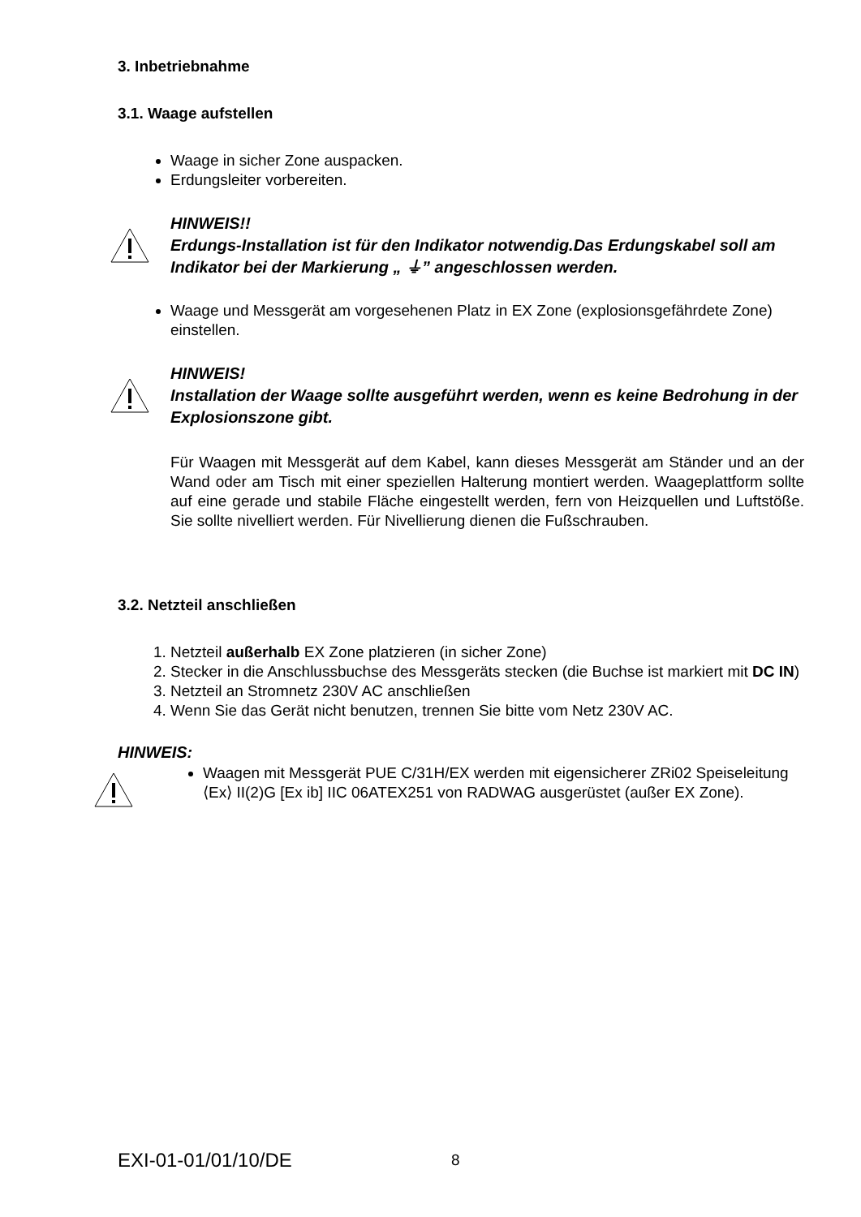3. Inbetriebnahme
3.1. Waage aufstellen
Waage in sicher Zone auspacken.
Erdungsleiter vorbereiten.
HINWEIS!!
Erdungs-Installation ist für den Indikator notwendig.Das Erdungskabel soll am Indikator bei der Markierung „ ⏚” angeschlossen werden.
Waage und Messgerät am vorgesehenen Platz in EX Zone (explosionsgefährdete Zone) einstellen.
HINWEIS!
Installation der Waage sollte ausgeführt werden, wenn es keine Bedrohung in der Explosionszone gibt.
Für Waagen mit Messgerät auf dem Kabel, kann dieses Messgerät am Ständer und an der Wand oder am Tisch mit einer speziellen Halterung montiert werden. Waageplattform sollte auf eine gerade und stabile Fläche eingestellt werden, fern von Heizquellen und Luftstöße. Sie sollte nivelliert werden. Für Nivellierung dienen die Fußschrauben.
3.2. Netzteil anschließen
1. Netzteil außerhalb EX Zone platzieren (in sicher Zone)
2. Stecker in die Anschlussbuchse des Messgeräts stecken (die Buchse ist markiert mit DC IN)
3. Netzteil an Stromnetz 230V AC anschließen
4. Wenn Sie das Gerät nicht benutzen, trennen Sie bitte vom Netz 230V AC.
HINWEIS:
Waagen mit Messgerät PUE C/31H/EX werden mit eigensicherer ZRi02 Speiseleitung ⟨Ex⟩ II(2)G [Ex ib] IIC 06ATEX251 von RADWAG ausgerüstet (außer EX Zone).
EXI-01-01/01/10/DE 8